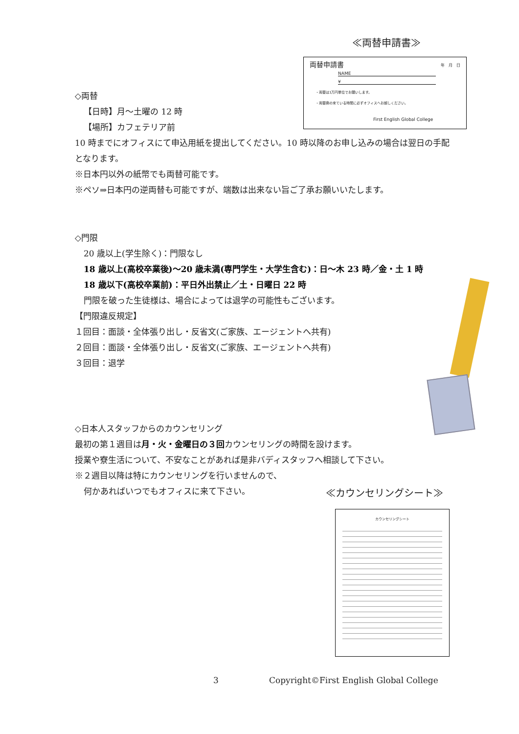≪両替申請書≫
両替申請書 年　月　日
NAME
¥
・両替は1万円単位でお願いします。
・両替商の来ている時間に必ずオフィスへお越しください。
First English Global College
◇両替
【日時】月～土曜の 12 時
【場所】カフェテリア前
10 時までにオフィスにて申込用紙を提出してください。10 時以降のお申し込みの場合は翌日の手配となります。
※日本円以外の紙幣でも両替可能です。
※ペソ⇒日本円の逆両替も可能ですが、端数は出来ない旨ご了承お願いいたします。
◇門限
20 歳以上(学生除く)：門限なし
18 歳以上(高校卒業後)～20 歳未満(専門学生・大学生含む)：日～木 23 時／金・土 1 時
18 歳以下(高校卒業前)：平日外出禁止／土・日曜日 22 時
門限を破った生徒様は、場合によっては退学の可能性もございます。
【門限違反規定】
１回目：面談・全体張り出し・反省文(ご家族、エージェントへ共有)
２回目：面談・全体張り出し・反省文(ご家族、エージェントへ共有)
３回目：退学
◇日本人スタッフからのカウンセリング
最初の第１週目は月・火・金曜日の３回カウンセリングの時間を設けます。
授業や寮生活について、不安なことがあれば是非バディスタッフへ相談して下さい。
※２週目以降は特にカウンセリングを行いませんので、
何かあればいつでもオフィスに来て下さい。
≪カウンセリングシート≫
カウンセリングシート
3 Copyright©First English Global College